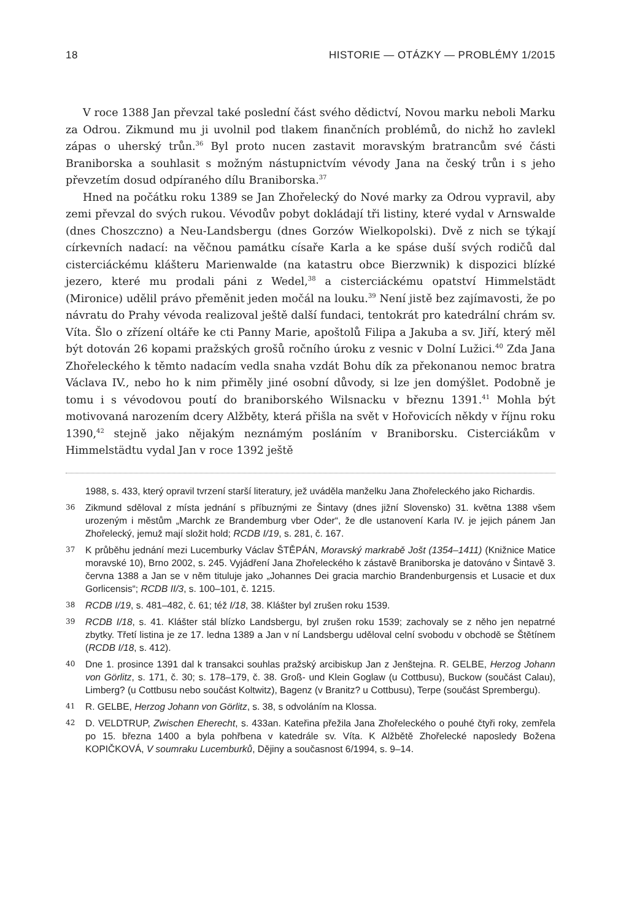18 HISTORIE — OTÁZKY — PROBLÉMY 1/2015
V roce 1388 Jan převzal také poslední část svého dědictví, Novou marku neboli Marku za Odrou. Zikmund mu ji uvolnil pod tlakem finančních problémů, do nichž ho zavlekl zápas o uherský trůn.<sup>36</sup> Byl proto nucen zastavit moravským bratrancům své části Braniborska a souhlasit s možným nástupnictvím vévody Jana na český trůn i s jeho převzetím dosud odpíraného dílu Braniborska.<sup>37</sup>
Hned na počátku roku 1389 se Jan Zhořelecký do Nové marky za Odrou vypravil, aby zemi převzal do svých rukou. Vévodův pobyt dokládají tři listiny, které vydal v Arnswalde (dnes Choszczno) a Neu-Landsbergu (dnes Gorzów Wielkopolski). Dvě z nich se týkají církevních nadací: na věčnou památku císaře Karla a ke spáse duší svých rodičů dal cisterciáckému klášteru Marienwalde (na katastru obce Bierzwnik) k dispozici blízké jezero, které mu prodali páni z Wedel,<sup>38</sup> a cisterciáckému opatství Himmelstädt (Mironice) udělil právo přeměnit jeden močál na louku.<sup>39</sup> Není jistě bez zajímavosti, že po návratu do Prahy vévoda realizoval ještě další fundaci, tentokrát pro katedrální chrám sv. Víta. Šlo o zřízení oltáře ke cti Panny Marie, apoštolů Filipa a Jakuba a sv. Jiří, který měl být dotován 26 kopami pražských grošů ročního úroku z vesnic v Dolní Lužici.<sup>40</sup> Zda Jana Zhořeleckého k těmto nadacím vedla snaha vzdát Bohu dík za překonanou nemoc bratra Václava IV., nebo ho k nim přiměly jiné osobní důvody, si lze jen domýšlet. Podobně je tomu i s vévodovou poutí do braniborského Wilsnacku v březnu 1391.<sup>41</sup> Mohla být motivovaná narozením dcery Alžběty, která přišla na svět v Hořovicích někdy v říjnu roku 1390,<sup>42</sup> stejně jako nějakým neznámým posláním v Braniborsku. Cisterciákům v Himmelstädtu vydal Jan v roce 1392 ještě
1988, s. 433, který opravil tvrzení starší literatury, jež uváděla manželku Jana Zhořeleckého jako Richardis.
36 Zikmund sděloval z místa jednání s příbuznými ze Šintavy (dnes jižní Slovensko) 31. května 1388 všem urozeným i městům „Marchk ze Brandemburg vber Oder“, že dle ustanovení Karla IV. je jejich pánem Jan Zhořelecký, jemuž mají složit hold; RCDB I/19, s. 281, č. 167.
37 K průběhu jednání mezi Lucemburky Václav ŠTĚPÁN, Moravský markrabě Jošt (1354–1411) (Knižnice Matice moravské 10), Brno 2002, s. 245. Vyjádření Jana Zhořeleckého k zástavě Braniborska je datováno v Šintavě 3. června 1388 a Jan se v něm tituluje jako „Johannes Dei gracia marchio Brandenburgensis et Lusacie et dux Gorlicensis“; RCDB II/3, s. 100–101, č. 1215.
38 RCDB I/19, s. 481–482, č. 61; též I/18, 38. Klášter byl zrušen roku 1539.
39 RCDB I/18, s. 41. Klášter stál blízko Landsbergu, byl zrušen roku 1539; zachovaly se z něho jen nepatrné zbytky. Třetí listina je ze 17. ledna 1389 a Jan v ní Landsbergu uděloval celní svobodu v obchodě se Štětínem (RCDB I/18, s. 412).
40 Dne 1. prosince 1391 dal k transakci souhlas pražský arcibiskup Jan z Jenštejna. R. GELBE, Herzog Johann von Görlitz, s. 171, č. 30; s. 178–179, č. 38. Groß- und Klein Goglaw (u Cottbusu), Buckow (součást Calau), Limberg? (u Cottbusu nebo součást Koltwitz), Bagenz (v Branitz? u Cottbusu), Terpe (součást Sprembergu).
41 R. GELBE, Herzog Johann von Görlitz, s. 38, s odvoláním na Klossa.
42 D. VELDTRUP, Zwischen Eherecht, s. 433an. Kateřina přežila Jana Zhořeleckého o pouhé čtyři roky, zemřela po 15. března 1400 a byla pohřbena v katedrále sv. Víta. K Alžbětě Zhořelecké naposledy Božena KOPIČKOVÁ, V soumraku Lucemburků, Dějiny a současnost 6/1994, s. 9–14.